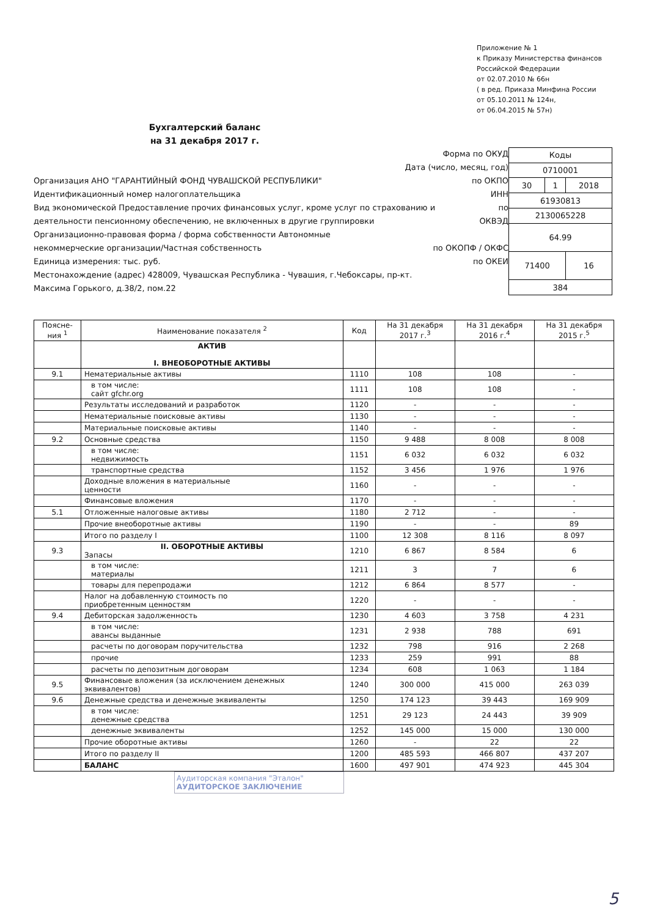Приложение № 1
к Приказу Министерства финансов
Российской Федерации
от 02.07.2010 № 66н
( в ред. Приказа Минфина России
от 05.10.2011 № 124н,
от 06.04.2015 № 57н)
Бухгалтерский баланс
на 31 декабря 2017 г.
Форма по ОКУД
Дата (число, месяц, год)
Организация АНО "ГАРАНТИЙНЫЙ ФОНД ЧУВАШСКОЙ РЕСПУБЛИКИ" по ОКПО
Идентификационный номер налогоплательщика ИНН
Вид экономической Предоставление прочих финансовых услуг, кроме услуг по страхованию и по
деятельности пенсионному обеспечению, не включенных в другие группировки ОКВЭД
Организационно-правовая форма / форма собственности Автономные
некоммерческие организации/Частная собственность по ОКОПФ / ОКФС
Единица измерения: тыс. руб. по ОКЕИ
Местонахождение (адрес) 428009, Чувашская Республика - Чувашия, г.Чебоксары, пр-кт.
Максима Горького, д.38/2, пом.22
| Коды | | |
| 0710001 | | |
| 30 | 1 | 2018 |
| 61930813 | | |
| 2130065228 | | |
| 64.99 | | |
| 71400 | | 16 |
| 384 | | |
| Поясне- ния <sup>1</sup> | Наименование показателя <sup>2</sup> | Код | На 31 декабря 2017 г.<sup>3</sup> | На 31 декабря 2016 г.<sup>4</sup> | На 31 декабря 2015 г.<sup>5</sup> |
| --- | --- | --- | --- | --- | --- |
| | АКТИВ I. ВНЕОБОРОТНЫЕ АКТИВЫ | | | | |
| 9.1 | Нематериальные активы | 1110 | 108 | 108 | - |
| | в том числе: сайт gfchr.org | 1111 | 108 | 108 | - |
| | Результаты исследований и разработок | 1120 | - | - | - |
| | Нематериальные поисковые активы | 1130 | - | - | - |
| | Материальные поисковые активы | 1140 | - | - | - |
| 9.2 | Основные средства | 1150 | 9 488 | 8 008 | 8 008 |
| | в том числе: недвижимость | 1151 | 6 032 | 6 032 | 6 032 |
| | транспортные средства | 1152 | 3 456 | 1 976 | 1 976 |
| | Доходные вложения в материальные ценности | 1160 | - | - | - |
| | Финансовые вложения | 1170 | - | - | - |
| 5.1 | Отложенные налоговые активы | 1180 | 2 712 | - | - |
| | Прочие внеоборотные активы | 1190 | - | - | 89 |
| | Итого по разделу I | 1100 | 12 308 | 8 116 | 8 097 |
| 9.3 | II. ОБОРОТНЫЕ АКТИВЫ Запасы | 1210 | 6 867 | 8 584 | 6 |
| | в том числе: материалы | 1211 | 3 | 7 | 6 |
| | товары для перепродажи | 1212 | 6 864 | 8 577 | - |
| | Налог на добавленную стоимость по приобретенным ценностям | 1220 | - | - | - |
| 9.4 | Дебиторская задолженность | 1230 | 4 603 | 3 758 | 4 231 |
| | в том числе: авансы выданные | 1231 | 2 938 | 788 | 691 |
| | расчеты по договорам поручительства | 1232 | 798 | 916 | 2 268 |
| | прочие | 1233 | 259 | 991 | 88 |
| | расчеты по депозитным договорам | 1234 | 608 | 1 063 | 1 184 |
| 9.5 | Финансовые вложения (за исключением денежных эквивалентов) | 1240 | 300 000 | 415 000 | 263 039 |
| 9.6 | Денежные средства и денежные эквиваленты | 1250 | 174 123 | 39 443 | 169 909 |
| | в том числе: денежные средства | 1251 | 29 123 | 24 443 | 39 909 |
| | денежные эквиваленты | 1252 | 145 000 | 15 000 | 130 000 |
| | Прочие оборотные активы | 1260 | - | 22 | 22 |
| | Итого по разделу II | 1200 | 485 593 | 466 807 | 437 207 |
| | БАЛАНС | 1600 | 497 901 | 474 923 | 445 304 |
Аудиторская компания "Эталон"
АУДИТОРСКОЕ ЗАКЛЮЧЕНИЕ
5